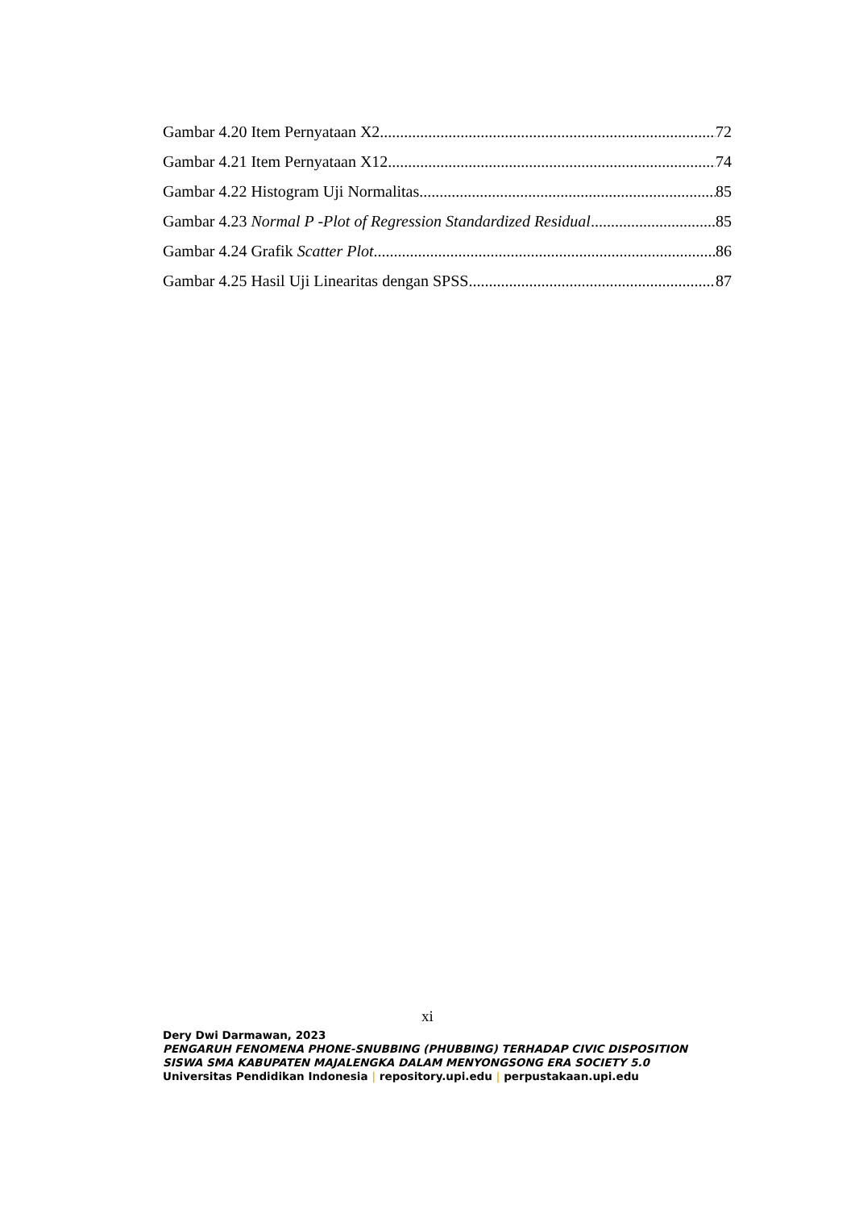Gambar 4.20 Item Pernyataan X2 72
Gambar 4.21 Item Pernyataan X12 74
Gambar 4.22 Histogram Uji Normalitas 85
Gambar 4.23 Normal P -Plot of Regression Standardized Residual 85
Gambar 4.24 Grafik Scatter Plot 86
Gambar 4.25 Hasil Uji Linearitas dengan SPSS 87
xi
Dery Dwi Darmawan, 2023
PENGARUH FENOMENA PHONE-SNUBBING (PHUBBING) TERHADAP CIVIC DISPOSITION
SISWA SMA KABUPATEN MAJALENGKA DALAM MENYONGSONG ERA SOCIETY 5.0
Universitas Pendidikan Indonesia | repository.upi.edu | perpustakaan.upi.edu